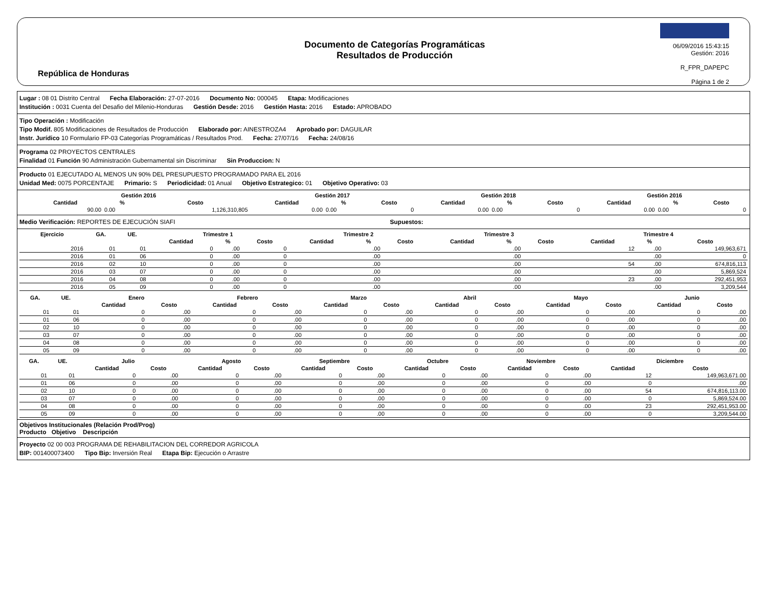República de Honduras
Documento de Categorías Programáticas
Resultados de Producción
06/09/2016 15:43:15
Gestión: 2016
R_FPR_DAPEPC
Página 1 de 2
Lugar : 08 01 Distrito Central Fecha Elaboración: 27-07-2016 Documento No: 000045 Etapa: Modificaciones
Institución : 0031 Cuenta del Desafio del Milenio-Honduras Gestión Desde: 2016 Gestión Hasta: 2016 Estado: APROBADO
Tipo Operación : Modificación
Tipo Modif. 805 Modificaciones de Resultados de Producción Elaborado por: AINESTROZA4 Aprobado por: DAGUILAR
Instr. Jurídico 10 Formulario FP-03 Categorías Programáticas / Resultados Prod. Fecha: 27/07/16 Fecha: 24/08/16
Programa 02 PROYECTOS CENTRALES
Finalidad 01 Función 90 Administración Gubernamental sin Discriminar Sin Produccion: N
Producto 01 EJECUTADO AL MENOS UN 90% DEL PRESUPUESTO PROGRAMADO PARA EL 2016
Unidad Med: 0075 PORCENTAJE Primario: S Periodicidad: 01 Anual Objetivo Estrategico: 01 Objetivo Operativo: 03
| | Gestión 2016 | | | Gestión 2017 | | | Gestión 2018 | | | Gestión 2016 | | |
| --- | --- | --- | --- | --- | --- | --- | --- | --- | --- | --- | --- | --- |
| | Cantidad | % | Costo | Cantidad | % | Costo | Cantidad | % | Costo | Cantidad | % | Costo |
| | 90.00 | 0.00 | 1,126,310,805 | 0.00 | 0.00 | 0 | 0.00 | 0.00 | 0 | 0.00 | 0.00 | 0 |
Medio Verificación: REPORTES DE EJECUCIÓN SIAFI Supuestos:
| Ejercicio | GA. | UE. | Trimestre 1 | | | Trimestre 2 | | | Trimestre 3 | | | Trimestre 4 | | |
| --- | --- | --- | --- | --- | --- | --- | --- | --- | --- | --- | --- | --- | --- | --- |
| | | | Cantidad | % | Costo | Cantidad | % | Costo | Cantidad | % | Costo | Cantidad | % | Costo |
| 2016 | 01 | 01 | 0 | .00 | 0 | | .00 | | | .00 | | 12 | .00 | 149,963,671 |
| 2016 | 01 | 06 | 0 | .00 | 0 | | .00 | | | .00 | | | .00 | 0 |
| 2016 | 02 | 10 | 0 | .00 | 0 | | .00 | | | .00 | | 54 | .00 | 674,816,113 |
| 2016 | 03 | 07 | 0 | .00 | 0 | | .00 | | | .00 | | | .00 | 5,869,524 |
| 2016 | 04 | 08 | 0 | .00 | 0 | | .00 | | | .00 | | 23 | .00 | 292,451,953 |
| 2016 | 05 | 09 | 0 | .00 | 0 | | .00 | | | .00 | | | .00 | 3,209,544 |
| GA. | UE. | Enero | | Febrero | | Marzo | | Abril | | Mayo | | Junio | |
| --- | --- | --- | --- | --- | --- | --- | --- | --- | --- | --- | --- | --- | --- |
| | | Cantidad | Costo | Cantidad | Costo | Cantidad | Costo | Cantidad | Costo | Cantidad | Costo | Cantidad | Costo |
| 01 | 01 | 0 | .00 | 0 | .00 | 0 | .00 | 0 | .00 | 0 | .00 | 0 | .00 |
| 01 | 06 | 0 | .00 | 0 | .00 | 0 | .00 | 0 | .00 | 0 | .00 | 0 | .00 |
| 02 | 10 | 0 | .00 | 0 | .00 | 0 | .00 | 0 | .00 | 0 | .00 | 0 | .00 |
| 03 | 07 | 0 | .00 | 0 | .00 | 0 | .00 | 0 | .00 | 0 | .00 | 0 | .00 |
| 04 | 08 | 0 | .00 | 0 | .00 | 0 | .00 | 0 | .00 | 0 | .00 | 0 | .00 |
| 05 | 09 | 0 | .00 | 0 | .00 | 0 | .00 | 0 | .00 | 0 | .00 | 0 | .00 |
| GA. | UE. | Julio | | Agosto | | Septiembre | | Octubre | | Noviembre | | Diciembre | |
| --- | --- | --- | --- | --- | --- | --- | --- | --- | --- | --- | --- | --- | --- |
| | | Cantidad | Costo | Cantidad | Costo | Cantidad | Costo | Cantidad | Costo | Cantidad | Costo | Cantidad | Costo |
| 01 | 01 | 0 | .00 | 0 | .00 | 0 | .00 | 0 | .00 | 0 | .00 | 12 | 149,963,671.00 |
| 01 | 06 | 0 | .00 | 0 | .00 | 0 | .00 | 0 | .00 | 0 | .00 | 0 | .00 |
| 02 | 10 | 0 | .00 | 0 | .00 | 0 | .00 | 0 | .00 | 0 | .00 | 54 | 674,816,113.00 |
| 03 | 07 | 0 | .00 | 0 | .00 | 0 | .00 | 0 | .00 | 0 | .00 | 0 | 5,869,524.00 |
| 04 | 08 | 0 | .00 | 0 | .00 | 0 | .00 | 0 | .00 | 0 | .00 | 23 | 292,451,953.00 |
| 05 | 09 | 0 | .00 | 0 | .00 | 0 | .00 | 0 | .00 | 0 | .00 | 0 | 3,209,544.00 |
Objetivos Institucionales (Relación Prod/Prog)
Producto Objetivo Descripción
Proyecto 02 00 003 PROGRAMA DE REHABILITACION DEL CORREDOR AGRICOLA
BIP: 001400073400 Tipo Bip: Inversión Real Etapa Bip: Ejecución o Arrastre